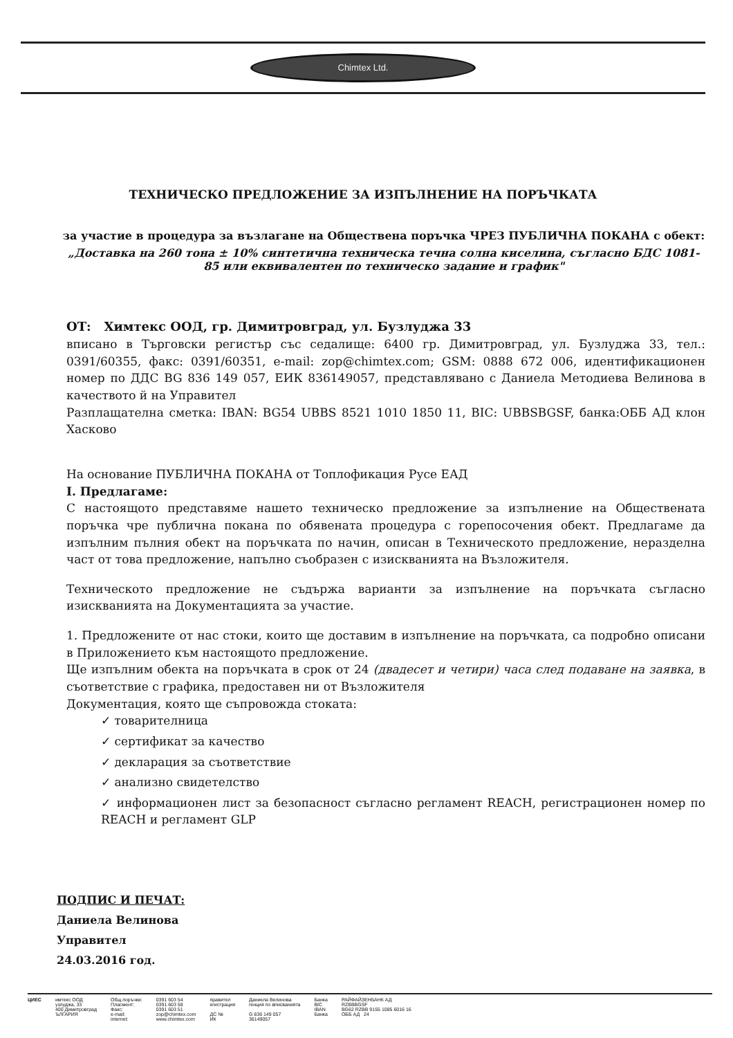Chimtex Ltd.
ТЕХНИЧЕСКО ПРЕДЛОЖЕНИЕ ЗА ИЗПЪЛНЕНИЕ НА ПОРЪЧКАТА
за участие в процедура за възлагане на Обществена поръчка ЧРЕЗ ПУБЛИЧНА ПОКАНА с обект:
„Доставка на 260 тона ± 10% синтетична техническа течна солна киселина, съгласно БДС 1081-85 или еквивалентен по техническо задание и график"
ОТ: Химтекс ООД, гр. Димитровград, ул. Бузлуджа 33
вписано в Търговски регистър със седалище: 6400 гр. Димитровград, ул. Бузлуджа 33, тел.: 0391/60355, факс: 0391/60351, e-mail: zop@chimtex.com; GSM: 0888 672 006, идентификационен номер по ДДС BG 836 149 057, ЕИК 836149057, представлявано с Даниела Методиева Велинова в качеството й на Управител
Разплащателна сметка: IBAN: BG54 UBBS 8521 1010 1850 11, BIC: UBBSBGSF, банка:ОББ АД клон Хасково
На основание ПУБЛИЧНА ПОКАНА от Топлофикация Русе ЕАД
I. Предлагаме:
С настоящото представяме нашето техническо предложение за изпълнение на Обществената поръчка чре публична покана по обявената процедура с горепосочения обект. Предлагаме да изпълним пълния обект на поръчката по начин, описан в Техническото предложение, неразделна част от това предложение, напълно съобразен с изискванията на Възложителя.
Техническото предложение не съдържа варианти за изпълнение на поръчката съгласно изискванията на Документацията за участие.
1. Предложените от нас стоки, които ще доставим в изпълнение на поръчката, са подробно описани в Приложението към настоящото предложение.
Ще изпълним обекта на поръчката в срок от 24 (двадесет и четири) часа след подаване на заявка, в съответствие с графика, предоставен ни от Възложителя
Документация, която ще съпровожда стоката:
✓ товарителница
✓ сертификат за качество
✓ декларация за съответствие
✓ анализно свидетелство
✓ информационен лист за безопасност съгласно регламент REACH, регистрационен номер по REACH и регламент GLP
ПОДПИС И ПЕЧАТ:
Даниела Велинова
Управител
24.03.2016 год.
ЦИЕС имтекс ООД
узлуджа, 33
400 Димитровград
ЪЛГАРИЯ
Общ.поръчки:
Пласмент:
Факс:
e-mail:
internet:
0391 603 54
0391 603 58
0391 603 51
zop@chimtex.com
www.chimtex.com
правител
егистрация
ДС №
ИК
Даниела Велинова
генция по вписванията
G 836 149 057
36149057
Банка
BIC
IBAN
Банка
РАЙФАЙЗЕНБАНК АД
RZBBBGSF
BG62 RZBB 9155 1085 6016 16
ОББ АД 24